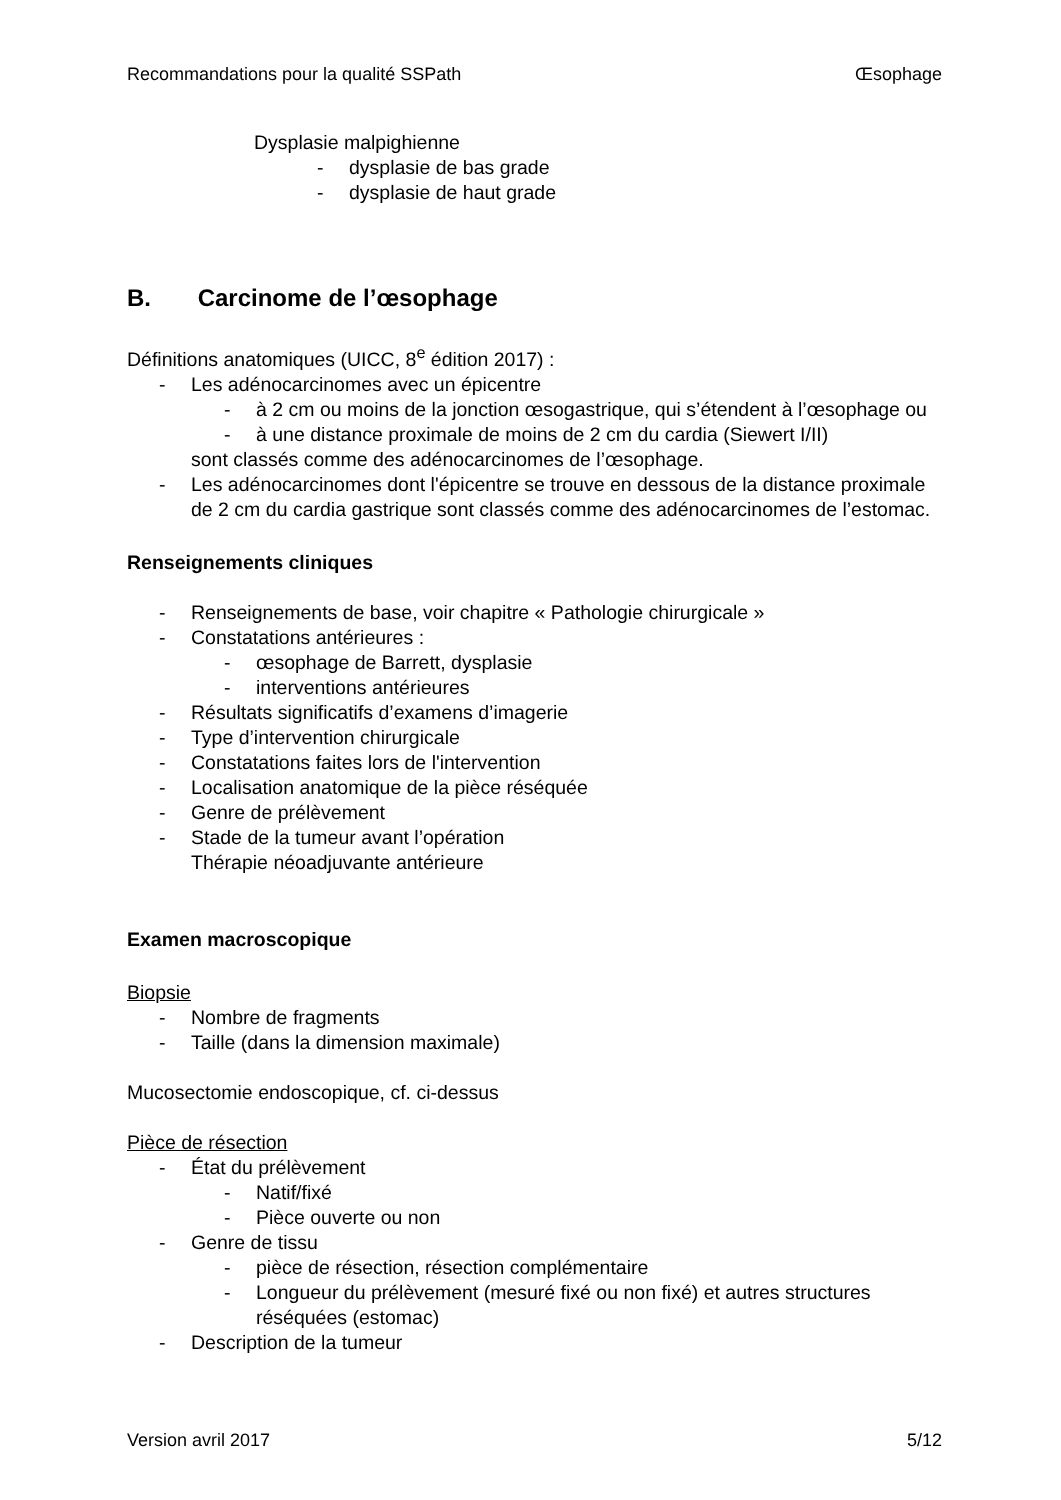Recommandations pour la qualité SSPath Œsophage
Dysplasie malpighienne
- dysplasie de bas grade
- dysplasie de haut grade
B. Carcinome de l’œsophage
Définitions anatomiques (UICC, 8<sup>e</sup> édition 2017) :
- Les adénocarcinomes avec un épicentre
- à 2 cm ou moins de la jonction œsogastrique, qui s’étendent à l’œsophage ou
- à une distance proximale de moins de 2 cm du cardia (Siewert I/II)
sont classés comme des adénocarcinomes de l’œsophage.
- Les adénocarcinomes dont l'épicentre se trouve en dessous de la distance proximale de 2 cm du cardia gastrique sont classés comme des adénocarcinomes de l’estomac.
Renseignements cliniques
- Renseignements de base, voir chapitre « Pathologie chirurgicale »
- Constatations antérieures :
- œsophage de Barrett, dysplasie
- interventions antérieures
- Résultats significatifs d’examens d’imagerie
- Type d’intervention chirurgicale
- Constatations faites lors de l'intervention
- Localisation anatomique de la pièce réséquée
- Genre de prélèvement
- Stade de la tumeur avant l’opération
Thérapie néoadjuvante antérieure
Examen macroscopique
Biopsie
- Nombre de fragments
- Taille (dans la dimension maximale)
Mucosectomie endoscopique, cf. ci-dessus
Pièce de résection
- État du prélèvement
- Natif/fixé
- Pièce ouverte ou non
- Genre de tissu
- pièce de résection, résection complémentaire
- Longueur du prélèvement (mesuré fixé ou non fixé) et autres structures réséquées (estomac)
- Description de la tumeur
Version avril 2017 5/12